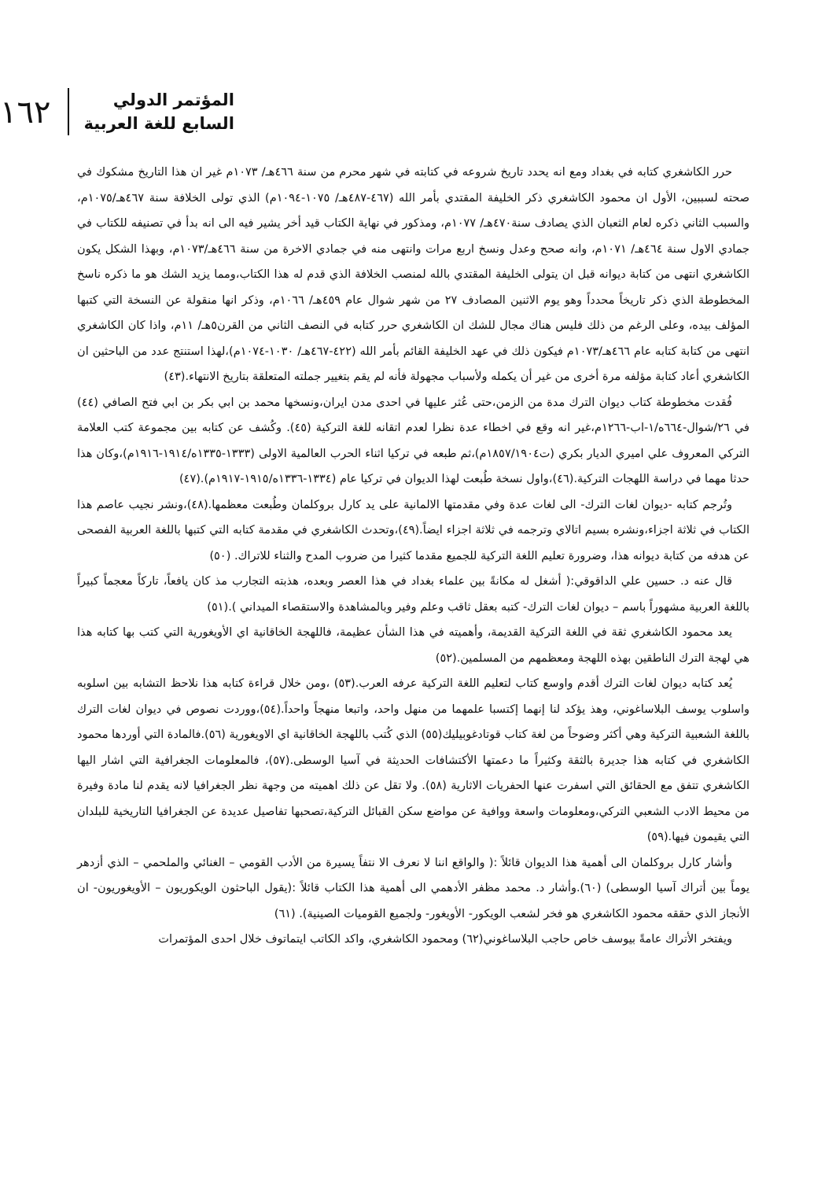المؤتمر الدولي
السابع للغة العربية
١٦٢
حرر الكاشغري كتابه في بغداد ومع انه يحدد تاريخ شروعه في كتابته في شهر محرم من سنة ٤٦٦هـ/ ١٠٧٣م غير ان هذا التاريخ مشكوك في صحته لسببين، الأول ان محمود الكاشغري ذكر الخليفة المقتدي بأمر الله (٤٦٧-٤٨٧هـ/ ١٠٧٥-١٠٩٤م) الذي تولى الخلافة سنة ٤٦٧هـ/١٠٧٥م، والسبب الثاني ذكره لعام الثعبان الذي يصادف سنة٤٧٠هـ/ ١٠٧٧م، ومذكور في نهاية الكتاب قيد أخر يشير فيه الى انه بدأ في تصنيفه للكتاب في جمادي الاول سنة ٤٦٤هـ/ ١٠٧١م، وانه صحح وعدل ونسخ اربع مرات وانتهى منه في جمادي الاخرة من سنة ٤٦٦هـ/١٠٧٣م، وبهذا الشكل يكون الكاشغري انتهى من كتابة ديوانه قبل ان يتولى الخليفة المقتدي بالله لمنصب الخلافة الذي قدم له هذا الكتاب،ومما يزيد الشك هو ما ذكره ناسخ المخطوطة الذي ذكر تاريخاً محدداً وهو يوم الاثنين المصادف ٢٧ من شهر شوال عام ٤٥٩هـ/ ١٠٦٦م، وذكر انها منقولة عن النسخة التي كتبها المؤلف بيده، وعلى الرغم من ذلك فليس هناك مجال للشك ان الكاشغري حرر كتابه في النصف الثاني من القرن٥هـ/ ١١م، واذا كان الكاشغري انتهى من كتابة كتابه عام ٤٦٦هـ/١٠٧٣م فيكون ذلك في عهد الخليفة القائم بأمر الله (٤٢٢-٤٦٧هـ/ ١٠٣٠-١٠٧٤م)،لهذا استنتج عدد من الباحثين ان الكاشغري أعاد كتابة مؤلفه مرة أخرى من غير أن يكمله ولأسباب مجهولة فأنه لم يقم بتغيير جملته المتعلقة بتاريخ الانتهاء.(٤٣)
فُقدت مخطوطة كتاب ديوان الترك مدة من الزمن،حتى عُثر عليها في احدى مدن ايران،ونسخها محمد بن ابي بكر بن ابي فتح الصافي (٤٤) في ٢٦/شوال-٦٦٤ه/١-اب-١٢٦٦م،غير انه وقع في اخطاء عدة نظرا لعدم اتقانه للغة التركية (٤٥). وكُشف عن كتابه بين مجموعة كتب العلامة التركي المعروف علي اميري الديار بكري (ت١٨٥٧/١٩٠٤م)،ثم طبعه في تركيا اثناء الحرب العالمية الاولى (١٣٣٣-١٣٣٥ه/١٩١٤-١٩١٦م)،وكان هذا حدثا مهما في دراسة اللهجات التركية.(٤٦)،واول نسخة طُبعت لهذا الديوان في تركيا عام (١٣٣٤-١٣٣٦ه/١٩١٥-١٩١٧م).(٤٧)
وتُرجم كتابه -ديوان لغات الترك- الى لغات عدة وفي مقدمتها الالمانية على يد كارل بروكلمان وطُبعت معظمها.(٤٨)،ونشر نجيب عاصم هذا الكتاب في ثلاثة اجزاء،ونشره بسيم اتالاي وترجمه في ثلاثة اجزاء ايضاً.(٤٩)،وتحدث الكاشغري في مقدمة كتابه التي كتبها باللغة العربية الفصحى عن هدفه من كتابة ديوانه هذا، وضرورة تعليم اللغة التركية للجميع مقدما كثيرا من ضروب المدح والثناء للاتراك. (٥٠)
قال عنه د. حسين علي الداقوقي:( أشغل له مكانةً بين علماء بغداد في هذا العصر وبعده، هذبته التجارب مذ كان يافعاً، تاركاً معجماً كبيراً باللغة العربية مشهوراً باسم – ديوان لغات الترك- كتبه بعقل ثاقب وعلم وفير وبالمشاهدة والاستقصاء الميداني ).(٥١)
يعد محمود الكاشغري ثقة في اللغة التركية القديمة، وأهميته في هذا الشأن عظيمة، فاللهجة الخاقانية اي الأويغورية التي كتب بها كتابه هذا هي لهجة الترك الناطقين بهذه اللهجة ومعظمهم من المسلمين.(٥٢)
يُعد كتابه ديوان لغات الترك أقدم واوسع كتاب لتعليم اللغة التركية عرفه العرب.(٥٣) ،ومن خلال قراءة كتابه هذا نلاحظ التشابه بين اسلوبه واسلوب يوسف البلاساغوني، وهذ يؤكد لنا إنهما إكتسبا علمهما من منهل واحد، واتبعا منهجاً واحداً.(٥٤)،ووردت نصوص في ديوان لغات الترك باللغة الشعبية التركية وهي أكثر وضوحاً من لغة كتاب قوتادغوبيليك(٥٥) الذي كُتب باللهجة الخاقانية اي الاويغورية (٥٦).فالمادة التي أوردها محمود الكاشغري في كتابه هذا جديرة بالثقة وكثيراً ما دعمتها الأكتشافات الحديثة في آسيا الوسطى.(٥٧)، فالمعلومات الجغرافية التي اشار اليها الكاشغري تتفق مع الحقائق التي اسفرت عنها الحفريات الاثارية (٥٨). ولا تقل عن ذلك اهميته من وجهة نظر الجغرافيا لانه يقدم لنا مادة وفيرة من محيط الادب الشعبي التركي،ومعلومات واسعة ووافية عن مواضع سكن القبائل التركية،تصحبها تفاصيل عديدة عن الجغرافيا التاريخية للبلدان التي يقيمون فيها.(٥٩)
وأشار كارل بروكلمان الى أهمية هذا الديوان قائلاً :( والواقع اننا لا نعرف الا نتفاً يسيرة من الأدب القومي – الغنائي والملحمي – الذي أزدهر يوماً بين أتراك آسيا الوسطى) (٦٠).وأشار د. محمد مظفر الأدهمي الى أهمية هذا الكتاب قائلاً :(يقول الباحثون الويكوريون – الأويغوريون- ان الأنجاز الذي حققه محمود الكاشغري هو فخر لشعب الويكور- الأويغور- ولجميع القوميات الصينية). (٦١)
ويفتخر الأتراك عامةً بيوسف خاص حاجب البلاساغوني(٦٢) ومحمود الكاشغري، واكد الكاتب ايتماتوف خلال احدى المؤتمرات